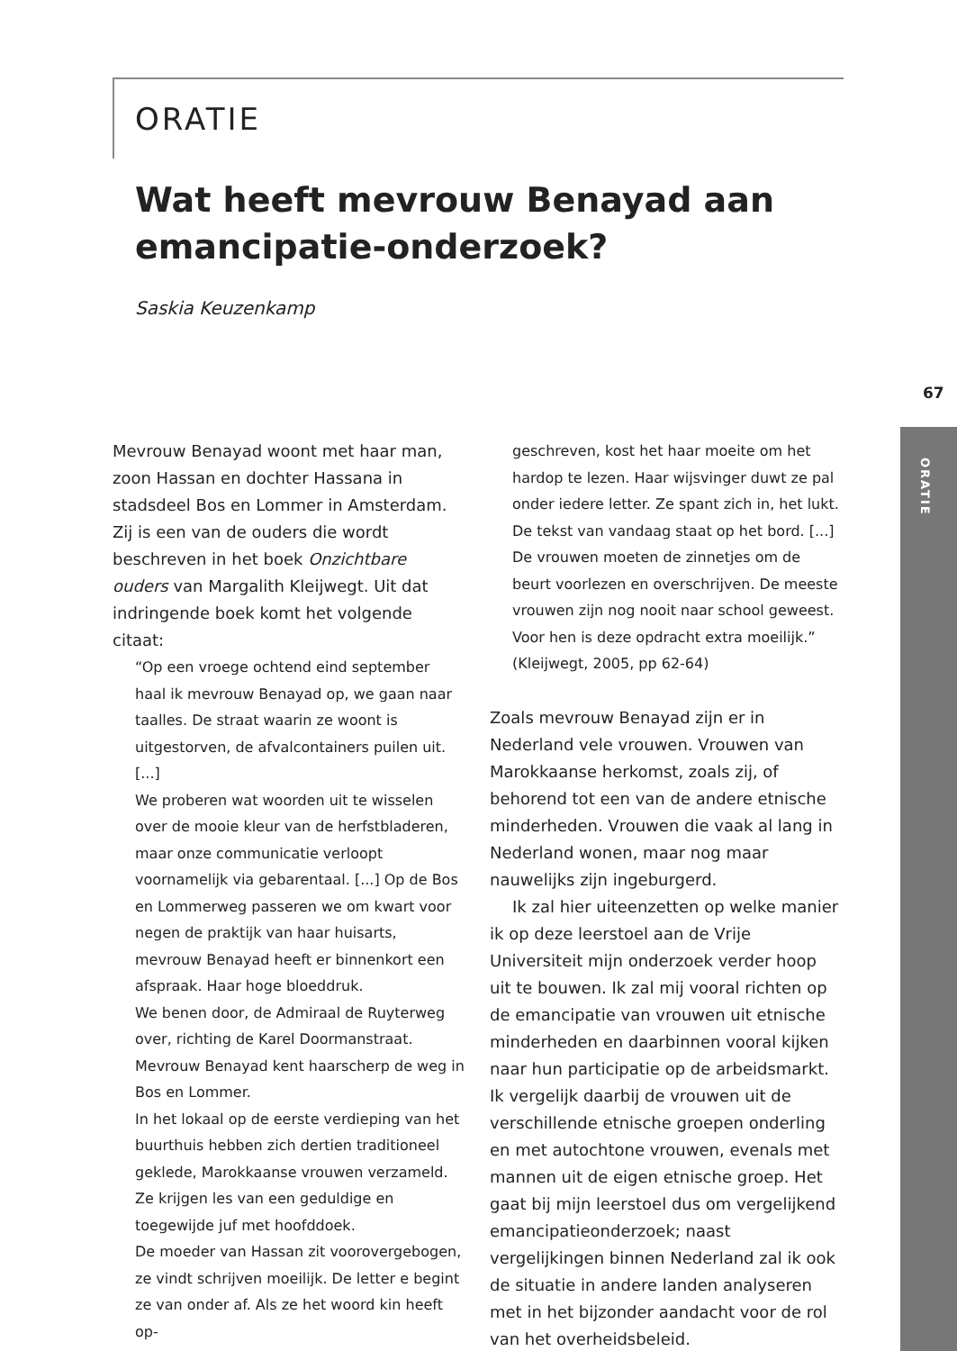ORATIE
Wat heeft mevrouw Benayad aan emancipatie-onderzoek?
Saskia Keuzenkamp
67
ORATIE
Mevrouw Benayad woont met haar man, zoon Hassan en dochter Hassana in stadsdeel Bos en Lommer in Amsterdam. Zij is een van de ouders die wordt beschreven in het boek Onzichtbare ouders van Margalith Kleijwegt. Uit dat indringende boek komt het volgende citaat:
“Op een vroege ochtend eind september haal ik mevrouw Benayad op, we gaan naar taalles. De straat waarin ze woont is uitgestorven, de afvalcontainers puilen uit. [...]
We proberen wat woorden uit te wisselen over de mooie kleur van de herfstbladeren, maar onze communicatie verloopt voornamelijk via gebarentaal. [...] Op de Bos en Lommerweg passeren we om kwart voor negen de praktijk van haar huisarts, mevrouw Benayad heeft er binnenkort een afspraak. Haar hoge bloeddruk.
We benen door, de Admiraal de Ruyterweg over, richting de Karel Doormanstraat. Mevrouw Benayad kent haarscherp de weg in Bos en Lommer.
In het lokaal op de eerste verdieping van het buurthuis hebben zich dertien traditioneel geklede, Marokkaanse vrouwen verzameld. Ze krijgen les van een geduldige en toegewijde juf met hoofddoek.
De moeder van Hassan zit voorovergebogen, ze vindt schrijven moeilijk. De letter e begint ze van onder af. Als ze het woord kin heeft op-
geschreven, kost het haar moeite om het hardop te lezen. Haar wijsvinger duwt ze pal onder iedere letter. Ze spant zich in, het lukt.
De tekst van vandaag staat op het bord. [...] De vrouwen moeten de zinnetjes om de beurt voorlezen en overschrijven. De meeste vrouwen zijn nog nooit naar school geweest. Voor hen is deze opdracht extra moeilijk.”
(Kleijwegt, 2005, pp 62-64)
Zoals mevrouw Benayad zijn er in Nederland vele vrouwen. Vrouwen van Marokkaanse herkomst, zoals zij, of behorend tot een van de andere etnische minderheden. Vrouwen die vaak al lang in Nederland wonen, maar nog maar nauwelijks zijn ingeburgerd.
Ik zal hier uiteenzetten op welke manier ik op deze leerstoel aan de Vrije Universiteit mijn onderzoek verder hoop uit te bouwen. Ik zal mij vooral richten op de emancipatie van vrouwen uit etnische minderheden en daarbinnen vooral kijken naar hun participatie op de arbeidsmarkt. Ik vergelijk daarbij de vrouwen uit de verschillende etnische groepen onderling en met autochtone vrouwen, evenals met mannen uit de eigen etnische groep. Het gaat bij mijn leerstoel dus om vergelijkend emancipatieonderzoek; naast vergelijkingen binnen Nederland zal ik ook de situatie in andere landen analyseren met in het bijzonder aandacht voor de rol van het overheidsbeleid.